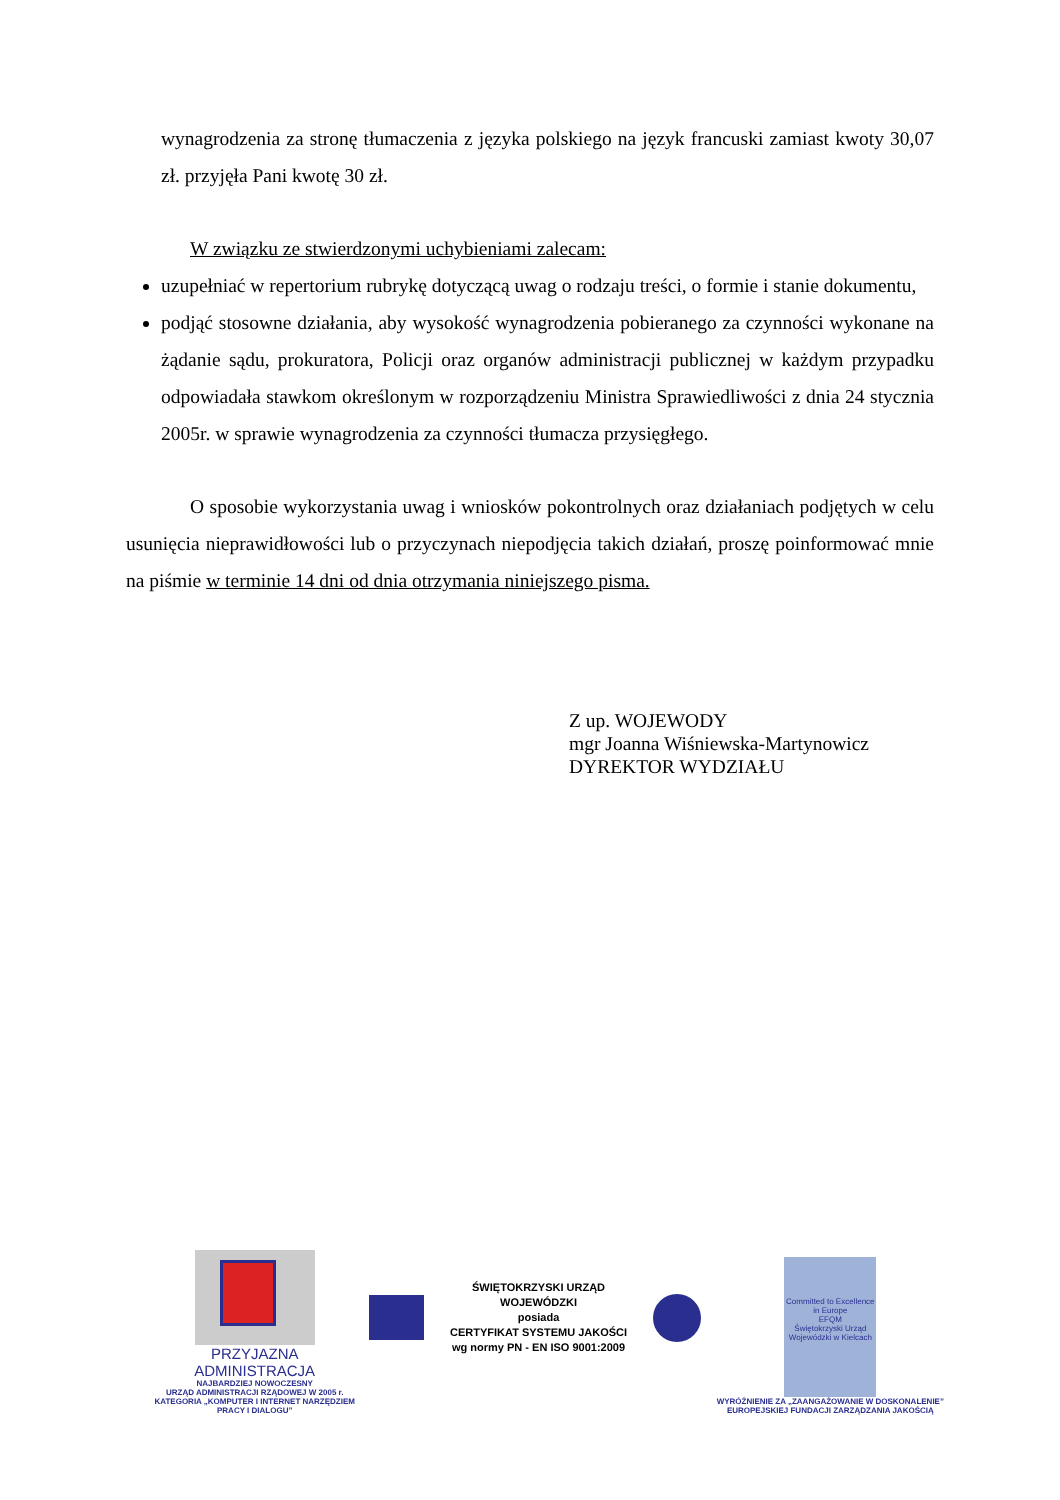wynagrodzenia za stronę tłumaczenia z języka polskiego na język francuski zamiast kwoty 30,07 zł. przyjęła Pani kwotę 30 zł.
W związku ze stwierdzonymi uchybieniami zalecam:
uzupełniać w repertorium rubrykę dotyczącą uwag o rodzaju treści, o formie i stanie dokumentu,
podjąć stosowne działania, aby wysokość wynagrodzenia pobieranego za czynności wykonane na żądanie sądu, prokuratora, Policji oraz organów administracji publicznej w każdym przypadku odpowiadała stawkom określonym w rozporządzeniu Ministra Sprawiedliwości z dnia 24 stycznia 2005r. w sprawie wynagrodzenia za czynności tłumacza przysięgłego.
O sposobie wykorzystania uwag i wniosków pokontrolnych oraz działaniach podjętych w celu usunięcia nieprawidłowości lub o przyczynach niepodjęcia takich działań, proszę poinformować mnie na piśmie w terminie 14 dni od dnia otrzymania niniejszego pisma.
Z up. WOJEWODY
mgr Joanna Wiśniewska-Martynowicz
DYREKTOR WYDZIAŁU
PRZYJAZNA
ADMINISTRACJA
NAJBARDZIEJ NOWOCZESNY
URZĄD ADMINISTRACJI RZĄDOWEJ W 2005 r.
KATEGORIA „KOMPUTER I INTERNET NARZĘDZIEM PRACY I DIALOGU”
ŚWIĘTOKRZYSKI URZĄD WOJEWÓDZKI
posiada
CERTYFIKAT SYSTEMU JAKOŚCI
wg normy PN - EN ISO 9001:2009
Committed to Excellence in Europe
EFQM
Świętokrzyski Urząd Wojewódzki w Kielcach
WYRÓŻNIENIE ZA „ZAANGAŻOWANIE W DOSKONALENIE”
EUROPEJSKIEJ FUNDACJI ZARZĄDZANIA JAKOŚCIĄ